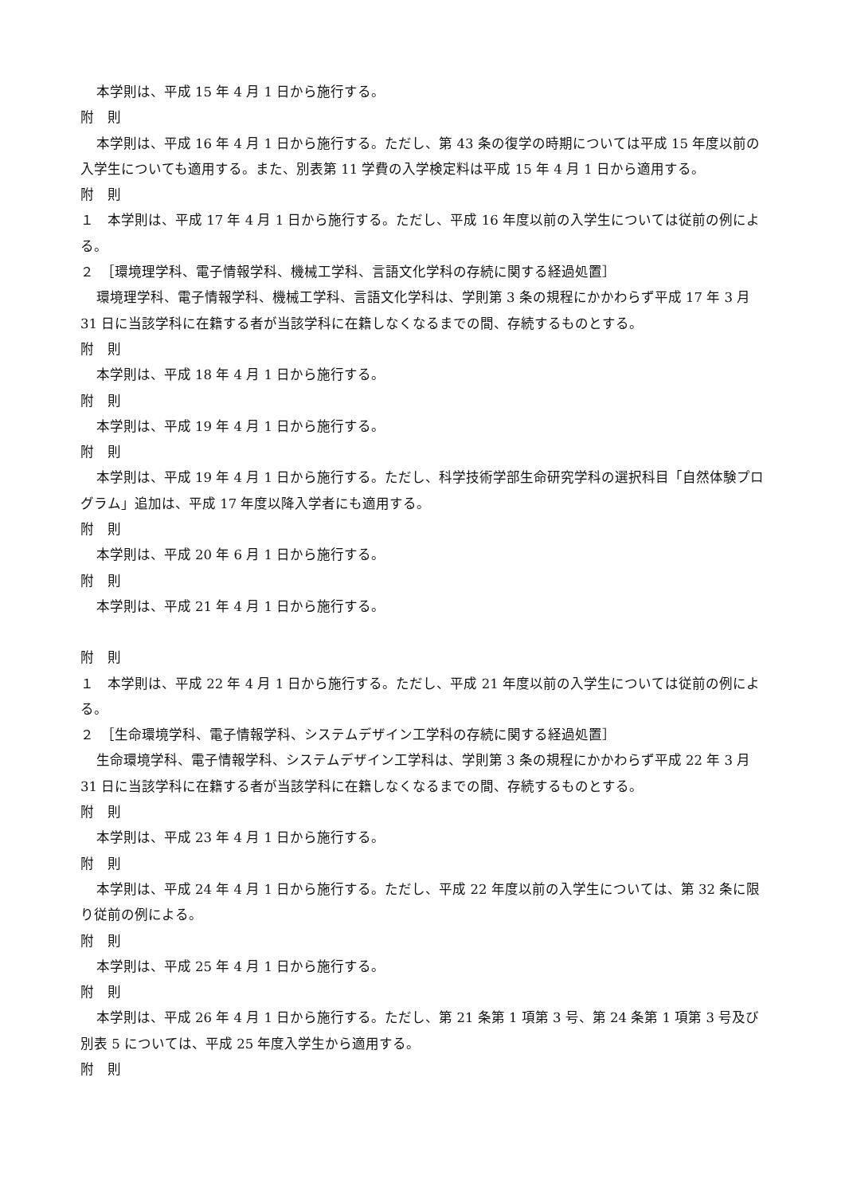本学則は、平成 15 年 4 月 1 日から施行する。
附　則
本学則は、平成 16 年 4 月 1 日から施行する。ただし、第 43 条の復学の時期については平成 15 年度以前の入学生についても適用する。また、別表第 11 学費の入学検定料は平成 15 年 4 月 1 日から適用する。
附　則
１　本学則は、平成 17 年 4 月 1 日から施行する。ただし、平成 16 年度以前の入学生については従前の例による。
２　［環境理学科、電子情報学科、機械工学科、言語文化学科の存続に関する経過処置］
環境理学科、電子情報学科、機械工学科、言語文化学科は、学則第 3 条の規程にかかわらず平成 17 年 3 月 31 日に当該学科に在籍する者が当該学科に在籍しなくなるまでの間、存続するものとする。
附　則
本学則は、平成 18 年 4 月 1 日から施行する。
附　則
本学則は、平成 19 年 4 月 1 日から施行する。
附　則
本学則は、平成 19 年 4 月 1 日から施行する。ただし、科学技術学部生命研究学科の選択科目「自然体験プログラム」追加は、平成 17 年度以降入学者にも適用する。
附　則
本学則は、平成 20 年 6 月 1 日から施行する。
附　則
本学則は、平成 21 年 4 月 1 日から施行する。
附　則
１　本学則は、平成 22 年 4 月 1 日から施行する。ただし、平成 21 年度以前の入学生については従前の例による。
２　［生命環境学科、電子情報学科、システムデザイン工学科の存続に関する経過処置］
生命環境学科、電子情報学科、システムデザイン工学科は、学則第 3 条の規程にかかわらず平成 22 年 3 月 31 日に当該学科に在籍する者が当該学科に在籍しなくなるまでの間、存続するものとする。
附　則
本学則は、平成 23 年 4 月 1 日から施行する。
附　則
本学則は、平成 24 年 4 月 1 日から施行する。ただし、平成 22 年度以前の入学生については、第 32 条に限り従前の例による。
附　則
本学則は、平成 25 年 4 月 1 日から施行する。
附　則
本学則は、平成 26 年 4 月 1 日から施行する。ただし、第 21 条第 1 項第 3 号、第 24 条第 1 項第 3 号及び別表 5 については、平成 25 年度入学生から適用する。
附　則